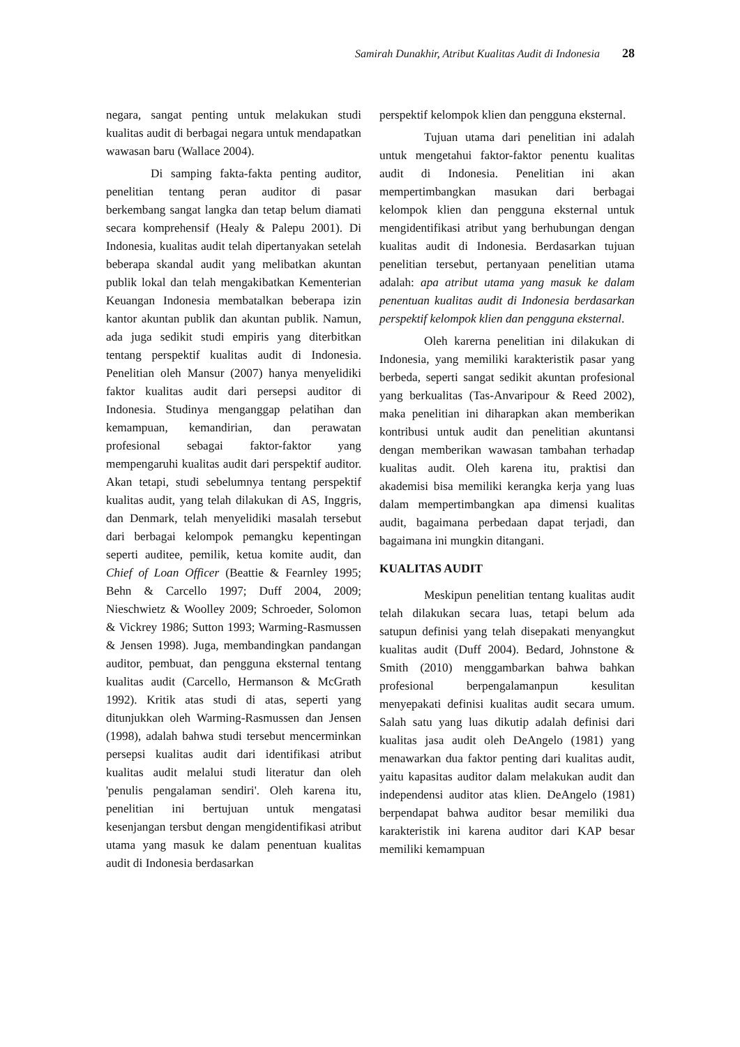Samirah Dunakhir, Atribut Kualitas Audit di Indonesia 28
negara, sangat penting untuk melakukan studi kualitas audit di berbagai negara untuk mendapatkan wawasan baru (Wallace 2004).
Di samping fakta-fakta penting auditor, penelitian tentang peran auditor di pasar berkembang sangat langka dan tetap belum diamati secara komprehensif (Healy & Palepu 2001). Di Indonesia, kualitas audit telah dipertanyakan setelah beberapa skandal audit yang melibatkan akuntan publik lokal dan telah mengakibatkan Kementerian Keuangan Indonesia membatalkan beberapa izin kantor akuntan publik dan akuntan publik. Namun, ada juga sedikit studi empiris yang diterbitkan tentang perspektif kualitas audit di Indonesia. Penelitian oleh Mansur (2007) hanya menyelidiki faktor kualitas audit dari persepsi auditor di Indonesia. Studinya menganggap pelatihan dan kemampuan, kemandirian, dan perawatan profesional sebagai faktor-faktor yang mempengaruhi kualitas audit dari perspektif auditor. Akan tetapi, studi sebelumnya tentang perspektif kualitas audit, yang telah dilakukan di AS, Inggris, dan Denmark, telah menyelidiki masalah tersebut dari berbagai kelompok pemangku kepentingan seperti auditee, pemilik, ketua komite audit, dan Chief of Loan Officer (Beattie & Fearnley 1995; Behn & Carcello 1997; Duff 2004, 2009; Nieschwietz & Woolley 2009; Schroeder, Solomon & Vickrey 1986; Sutton 1993; Warming-Rasmussen & Jensen 1998). Juga, membandingkan pandangan auditor, pembuat, dan pengguna eksternal tentang kualitas audit (Carcello, Hermanson & McGrath 1992). Kritik atas studi di atas, seperti yang ditunjukkan oleh Warming-Rasmussen dan Jensen (1998), adalah bahwa studi tersebut mencerminkan persepsi kualitas audit dari identifikasi atribut kualitas audit melalui studi literatur dan oleh 'penulis pengalaman sendiri'. Oleh karena itu, penelitian ini bertujuan untuk mengatasi kesenjangan tersbut dengan mengidentifikasi atribut utama yang masuk ke dalam penentuan kualitas audit di Indonesia berdasarkan
perspektif kelompok klien dan pengguna eksternal.
Tujuan utama dari penelitian ini adalah untuk mengetahui faktor-faktor penentu kualitas audit di Indonesia. Penelitian ini akan mempertimbangkan masukan dari berbagai kelompok klien dan pengguna eksternal untuk mengidentifikasi atribut yang berhubungan dengan kualitas audit di Indonesia. Berdasarkan tujuan penelitian tersebut, pertanyaan penelitian utama adalah: apa atribut utama yang masuk ke dalam penentuan kualitas audit di Indonesia berdasarkan perspektif kelompok klien dan pengguna eksternal.
Oleh karerna penelitian ini dilakukan di Indonesia, yang memiliki karakteristik pasar yang berbeda, seperti sangat sedikit akuntan profesional yang berkualitas (Tas-Anvaripour & Reed 2002), maka penelitian ini diharapkan akan memberikan kontribusi untuk audit dan penelitian akuntansi dengan memberikan wawasan tambahan terhadap kualitas audit. Oleh karena itu, praktisi dan akademisi bisa memiliki kerangka kerja yang luas dalam mempertimbangkan apa dimensi kualitas audit, bagaimana perbedaan dapat terjadi, dan bagaimana ini mungkin ditangani.
KUALITAS AUDIT
Meskipun penelitian tentang kualitas audit telah dilakukan secara luas, tetapi belum ada satupun definisi yang telah disepakati menyangkut kualitas audit (Duff 2004). Bedard, Johnstone & Smith (2010) menggambarkan bahwa bahkan profesional berpengalamanpun kesulitan menyepakati definisi kualitas audit secara umum. Salah satu yang luas dikutip adalah definisi dari kualitas jasa audit oleh DeAngelo (1981) yang menawarkan dua faktor penting dari kualitas audit, yaitu kapasitas auditor dalam melakukan audit dan independensi auditor atas klien. DeAngelo (1981) berpendapat bahwa auditor besar memiliki dua karakteristik ini karena auditor dari KAP besar memiliki kemampuan